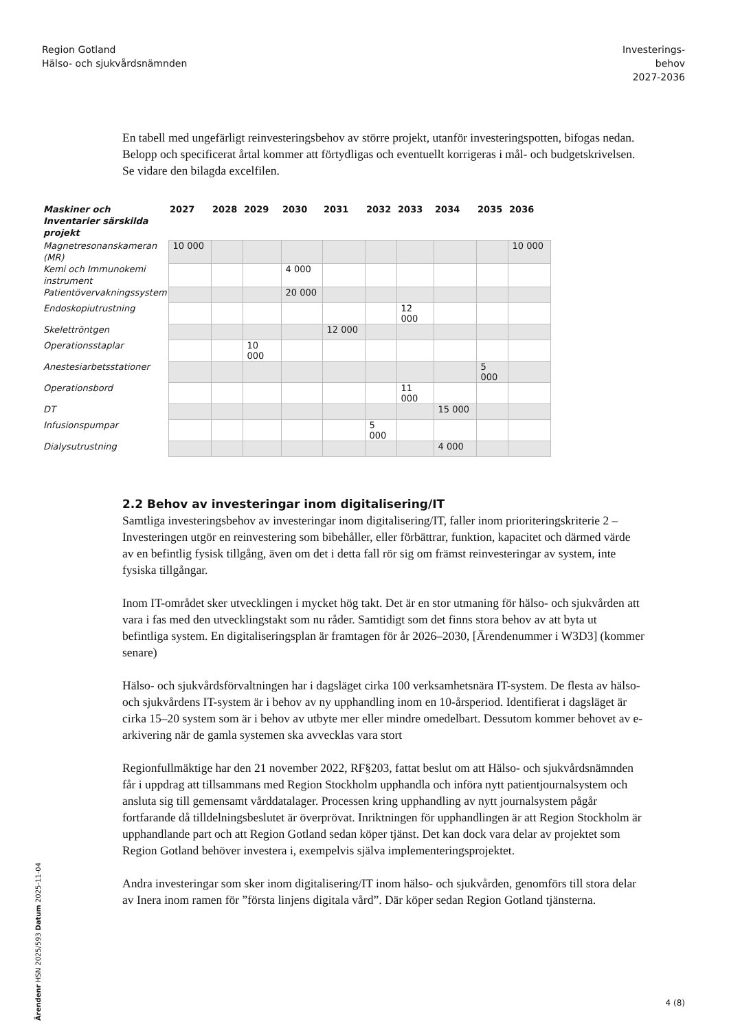Region Gotland
Hälso- och sjukvårdsnämnden
Investerings-
behov
2027-2036
En tabell med ungefärligt reinvesteringsbehov av större projekt, utanför investeringspotten, bifogas nedan. Belopp och specificerat årtal kommer att förtydligas och eventuellt korrigeras i mål- och budgetskrivelsen. Se vidare den bilagda excelfilen.
| Maskiner och Inventarier särskilda projekt | 2027 | 2028 | 2029 | 2030 | 2031 | 2032 | 2033 | 2034 | 2035 | 2036 |
| --- | --- | --- | --- | --- | --- | --- | --- | --- | --- | --- |
| Magnetresonanskameran (MR) | 10 000 | | | | | | | | | 10 000 |
| Kemi och Immunokemi instrument | | | | 4 000 | | | | | | |
| Patientövervakningssystem | | | | 20 000 | | | | | | |
| Endoskopiutrustning | | | | | | | 12 000 | | | |
| Skelettröntgen | | | | | 12 000 | | | | | |
| Operationsstaplar | | | 10 000 | | | | | | | |
| Anestesiarbetsstationer | | | | | | | | | 5 000 | |
| Operationsbord | | | | | | | 11 000 | | | |
| DT | | | | | | | | 15 000 | | |
| Infusionspumpar | | | | | | 5 000 | | | | |
| Dialysutrustning | | | | | | | | 4 000 | | |
2.2 Behov av investeringar inom digitalisering/IT
Samtliga investeringsbehov av investeringar inom digitalisering/IT, faller inom prioriteringskriterie 2 – Investeringen utgör en reinvestering som bibehåller, eller förbättrar, funktion, kapacitet och därmed värde av en befintlig fysisk tillgång, även om det i detta fall rör sig om främst reinvesteringar av system, inte fysiska tillgångar.
Inom IT-området sker utvecklingen i mycket hög takt. Det är en stor utmaning för hälso- och sjukvården att vara i fas med den utvecklingstakt som nu råder. Samtidigt som det finns stora behov av att byta ut befintliga system. En digitaliseringsplan är framtagen för år 2026–2030, [Ärendenummer i W3D3] (kommer senare)
Hälso- och sjukvårdsförvaltningen har i dagsläget cirka 100 verksamhetsnära IT-system. De flesta av hälso- och sjukvårdens IT-system är i behov av ny upphandling inom en 10-årsperiod. Identifierat i dagsläget är cirka 15–20 system som är i behov av utbyte mer eller mindre omedelbart. Dessutom kommer behovet av e-arkivering när de gamla systemen ska avvecklas vara stort
Regionfullmäktige har den 21 november 2022, RF§203, fattat beslut om att Hälso- och sjukvårdsnämnden får i uppdrag att tillsammans med Region Stockholm upphandla och införa nytt patientjournalsystem och ansluta sig till gemensamt vårddatalager. Processen kring upphandling av nytt journalsystem pågår fortfarande då tilldelningsbeslutet är överprövat. Inriktningen för upphandlingen är att Region Stockholm är upphandlande part och att Region Gotland sedan köper tjänst. Det kan dock vara delar av projektet som Region Gotland behöver investera i, exempelvis själva implementeringsprojektet.
Andra investeringar som sker inom digitalisering/IT inom hälso- och sjukvården, genomförs till stora delar av Inera inom ramen för ”första linjens digitala vård”. Där köper sedan Region Gotland tjänsterna.
Ärendenr HSN 2025/593 Datum 2025-11-04
4 (8)